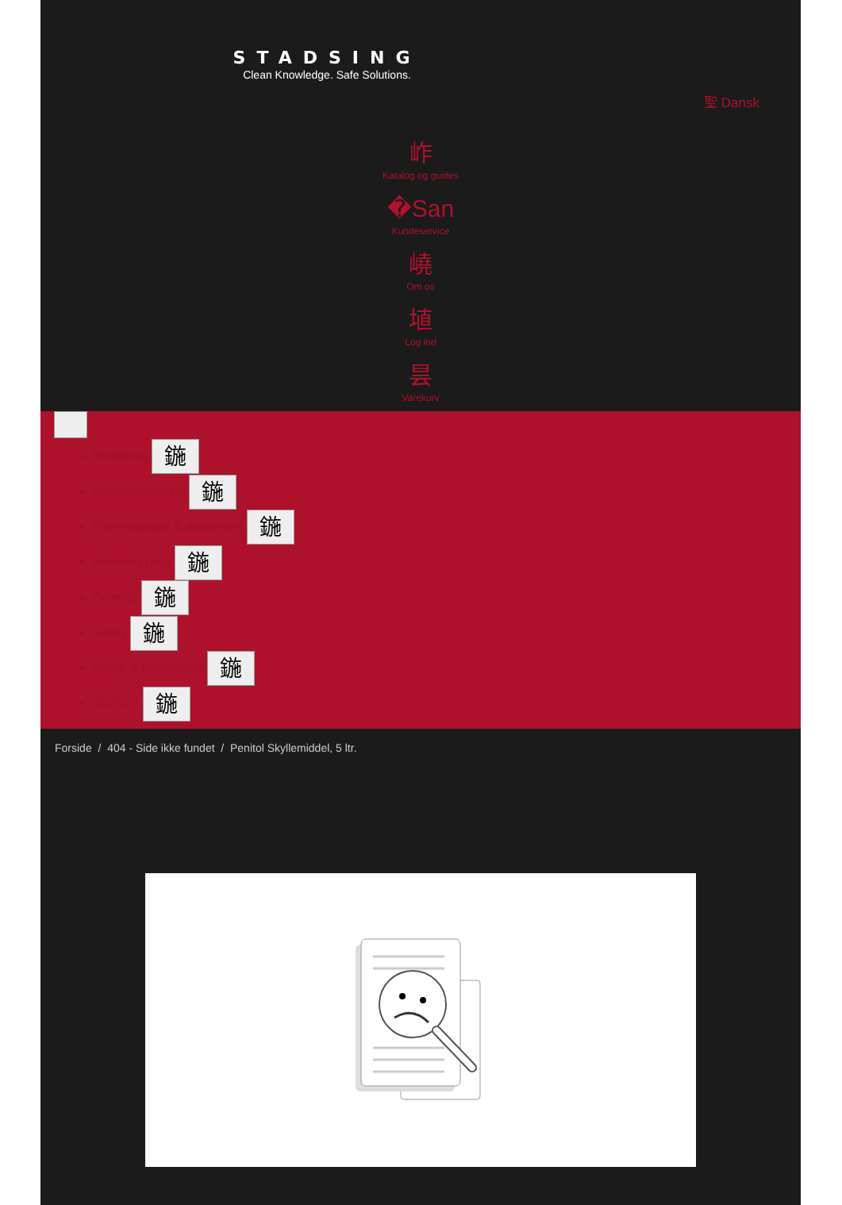STADSING
Clean Knowledge. Safe Solutions.
聖 Dansk
岞
Katalog og guides
�San
Kundeservice
嶢
Om os
埴
Log ind
昙
Varekurv
Rengøring 鍦
Affaldshåndtering 鍦
Aftørringspapir & dispensere 鍦
Personlig pleje 鍦
Catering 鍦
Safety 鍦
Fodtøj & Beklædning 鍦
OUTLET 鍦
Forside / 404 - Side ikke fundet / Penitol Skyllemiddel, 5 ltr.